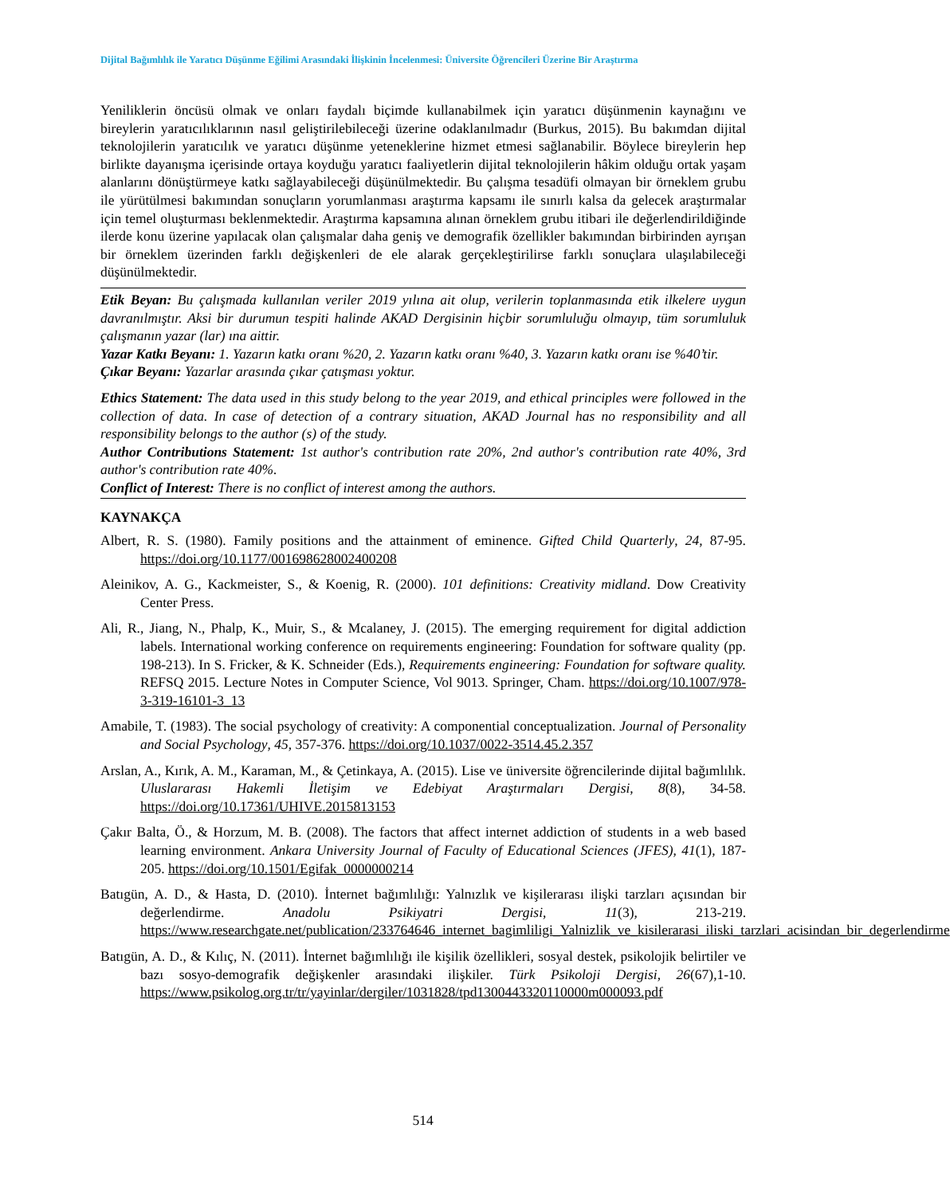Dijital Bağımlılık ile Yaratıcı Düşünme Eğilimi Arasındaki İlişkinin İncelenmesi: Üniversite Öğrencileri Üzerine Bir Araştırma
Yeniliklerin öncüsü olmak ve onları faydalı biçimde kullanabilmek için yaratıcı düşünmenin kaynağını ve bireylerin yaratıcılıklarının nasıl geliştirilebileceği üzerine odaklanılmadır (Burkus, 2015). Bu bakımdan dijital teknolojilerin yaratıcılık ve yaratıcı düşünme yeteneklerine hizmet etmesi sağlanabilir. Böylece bireylerin hep birlikte dayanışma içerisinde ortaya koyduğu yaratıcı faaliyetlerin dijital teknolojilerin hâkim olduğu ortak yaşam alanlarını dönüştürmeye katkı sağlayabileceği düşünülmektedir. Bu çalışma tesadüfi olmayan bir örneklem grubu ile yürütülmesi bakımından sonuçların yorumlanması araştırma kapsamı ile sınırlı kalsa da gelecek araştırmalar için temel oluşturması beklenmektedir. Araştırma kapsamına alınan örneklem grubu itibari ile değerlendirildiğinde ilerde konu üzerine yapılacak olan çalışmalar daha geniş ve demografik özellikler bakımından birbirinden ayrışan bir örneklem üzerinden farklı değişkenleri de ele alarak gerçekleştirilirse farklı sonuçlara ulaşılabileceği düşünülmektedir.
Etik Beyan: Bu çalışmada kullanılan veriler 2019 yılına ait olup, verilerin toplanmasında etik ilkelere uygun davranılmıştır. Aksi bir durumun tespiti halinde AKAD Dergisinin hiçbir sorumluluğu olmayıp, tüm sorumluluk çalışmanın yazar (lar) ına aittir.
Yazar Katkı Beyanı: 1. Yazarın katkı oranı %20, 2. Yazarın katkı oranı %40, 3. Yazarın katkı oranı ise %40’tir.
Çıkar Beyanı: Yazarlar arasında çıkar çatışması yoktur.
Ethics Statement: The data used in this study belong to the year 2019, and ethical principles were followed in the collection of data. In case of detection of a contrary situation, AKAD Journal has no responsibility and all responsibility belongs to the author (s) of the study.
Author Contributions Statement: 1st author's contribution rate 20%, 2nd author's contribution rate 40%, 3rd author's contribution rate 40%.
Conflict of Interest: There is no conflict of interest among the authors.
KAYNAKÇA
Albert, R. S. (1980). Family positions and the attainment of eminence. Gifted Child Quarterly, 24, 87-95. https://doi.org/10.1177/001698628002400208
Aleinikov, A. G., Kackmeister, S., & Koenig, R. (2000). 101 definitions: Creativity midland. Dow Creativity Center Press.
Ali, R., Jiang, N., Phalp, K., Muir, S., & Mcalaney, J. (2015). The emerging requirement for digital addiction labels. International working conference on requirements engineering: Foundation for software quality (pp. 198-213). In S. Fricker, & K. Schneider (Eds.), Requirements engineering: Foundation for software quality. REFSQ 2015. Lecture Notes in Computer Science, Vol 9013. Springer, Cham. https://doi.org/10.1007/978-3-319-16101-3_13
Amabile, T. (1983). The social psychology of creativity: A componential conceptualization. Journal of Personality and Social Psychology, 45, 357-376. https://doi.org/10.1037/0022-3514.45.2.357
Arslan, A., Kırık, A. M., Karaman, M., & Çetinkaya, A. (2015). Lise ve üniversite öğrencilerinde dijital bağımlılık. Uluslararası Hakemli İletişim ve Edebiyat Araştırmaları Dergisi, 8(8), 34-58. https://doi.org/10.17361/UHIVE.2015813153
Çakır Balta, Ö., & Horzum, M. B. (2008). The factors that affect internet addiction of students in a web based learning environment. Ankara University Journal of Faculty of Educational Sciences (JFES), 41(1), 187-205. https://doi.org/10.1501/Egifak_0000000214
Batıgün, A. D., & Hasta, D. (2010). İnternet bağımlılığı: Yalnızlık ve kişilerarası ilişki tarzları açısından bir değerlendirme. Anadolu Psikiyatri Dergisi, 11(3), 213-219. https://www.researchgate.net/publication/233764646_internet_bagimliligi_Yalnizlik_ve_kisilerarasi_iliski_tarzlari_acisindan_bir_degerlendirme
Batıgün, A. D., & Kılıç, N. (2011). İnternet bağımlılığı ile kişilik özellikleri, sosyal destek, psikolojik belirtiler ve bazı sosyo-demografik değişkenler arasındaki ilişkiler. Türk Psikoloji Dergisi, 26(67),1-10. https://www.psikolog.org.tr/tr/yayinlar/dergiler/1031828/tpd1300443320110000m000093.pdf
514